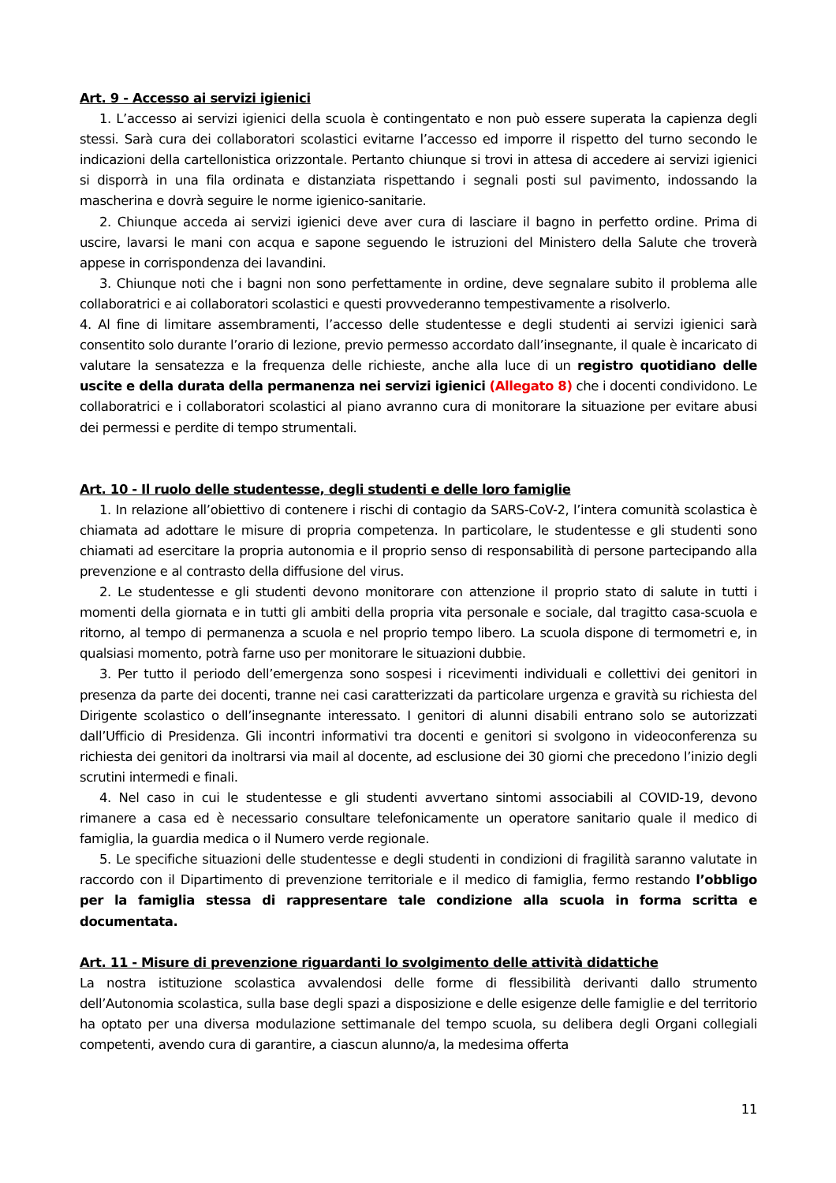Art. 9 - Accesso ai servizi igienici
1. L’accesso ai servizi igienici della scuola è contingentato e non può essere superata la capienza degli stessi. Sarà cura dei collaboratori scolastici evitarne l’accesso ed imporre il rispetto del turno secondo le indicazioni della cartellonistica orizzontale. Pertanto chiunque si trovi in attesa di accedere ai servizi igienici si disporrà in una fila ordinata e distanziata rispettando i segnali posti sul pavimento, indossando la mascherina e dovrà seguire le norme igienico-sanitarie.
2. Chiunque acceda ai servizi igienici deve aver cura di lasciare il bagno in perfetto ordine. Prima di uscire, lavarsi le mani con acqua e sapone seguendo le istruzioni del Ministero della Salute che troverà appese in corrispondenza dei lavandini.
3. Chiunque noti che i bagni non sono perfettamente in ordine, deve segnalare subito il problema alle collaboratrici e ai collaboratori scolastici e questi provvederanno tempestivamente a risolverlo.
4. Al fine di limitare assembramenti, l’accesso delle studentesse e degli studenti ai servizi igienici sarà consentito solo durante l’orario di lezione, previo permesso accordato dall’insegnante, il quale è incaricato di valutare la sensatezza e la frequenza delle richieste, anche alla luce di un registro quotidiano delle uscite e della durata della permanenza nei servizi igienici (Allegato 8) che i docenti condividono. Le collaboratrici e i collaboratori scolastici al piano avranno cura di monitorare la situazione per evitare abusi dei permessi e perdite di tempo strumentali.
Art. 10 - Il ruolo delle studentesse, degli studenti e delle loro famiglie
1. In relazione all’obiettivo di contenere i rischi di contagio da SARS-CoV-2, l’intera comunità scolastica è chiamata ad adottare le misure di propria competenza. In particolare, le studentesse e gli studenti sono chiamati ad esercitare la propria autonomia e il proprio senso di responsabilità di persone partecipando alla prevenzione e al contrasto della diffusione del virus.
2. Le studentesse e gli studenti devono monitorare con attenzione il proprio stato di salute in tutti i momenti della giornata e in tutti gli ambiti della propria vita personale e sociale, dal tragitto casa-scuola e ritorno, al tempo di permanenza a scuola e nel proprio tempo libero. La scuola dispone di termometri e, in qualsiasi momento, potrà farne uso per monitorare le situazioni dubbie.
3. Per tutto il periodo dell’emergenza sono sospesi i ricevimenti individuali e collettivi dei genitori in presenza da parte dei docenti, tranne nei casi caratterizzati da particolare urgenza e gravità su richiesta del Dirigente scolastico o dell’insegnante interessato. I genitori di alunni disabili entrano solo se autorizzati dall’Ufficio di Presidenza. Gli incontri informativi tra docenti e genitori si svolgono in videoconferenza su richiesta dei genitori da inoltrarsi via mail al docente, ad esclusione dei 30 giorni che precedono l’inizio degli scrutini intermedi e finali.
4. Nel caso in cui le studentesse e gli studenti avvertano sintomi associabili al COVID-19, devono rimanere a casa ed è necessario consultare telefonicamente un operatore sanitario quale il medico di famiglia, la guardia medica o il Numero verde regionale.
5. Le specifiche situazioni delle studentesse e degli studenti in condizioni di fragilità saranno valutate in raccordo con il Dipartimento di prevenzione territoriale e il medico di famiglia, fermo restando l’obbligo per la famiglia stessa di rappresentare tale condizione alla scuola in forma scritta e documentata.
Art. 11 - Misure di prevenzione riguardanti lo svolgimento delle attività didattiche
La nostra istituzione scolastica avvalendosi delle forme di flessibilità derivanti dallo strumento dell’Autonomia scolastica, sulla base degli spazi a disposizione e delle esigenze delle famiglie e del territorio ha optato per una diversa modulazione settimanale del tempo scuola, su delibera degli Organi collegiali competenti, avendo cura di garantire, a ciascun alunno/a, la medesima offerta
11